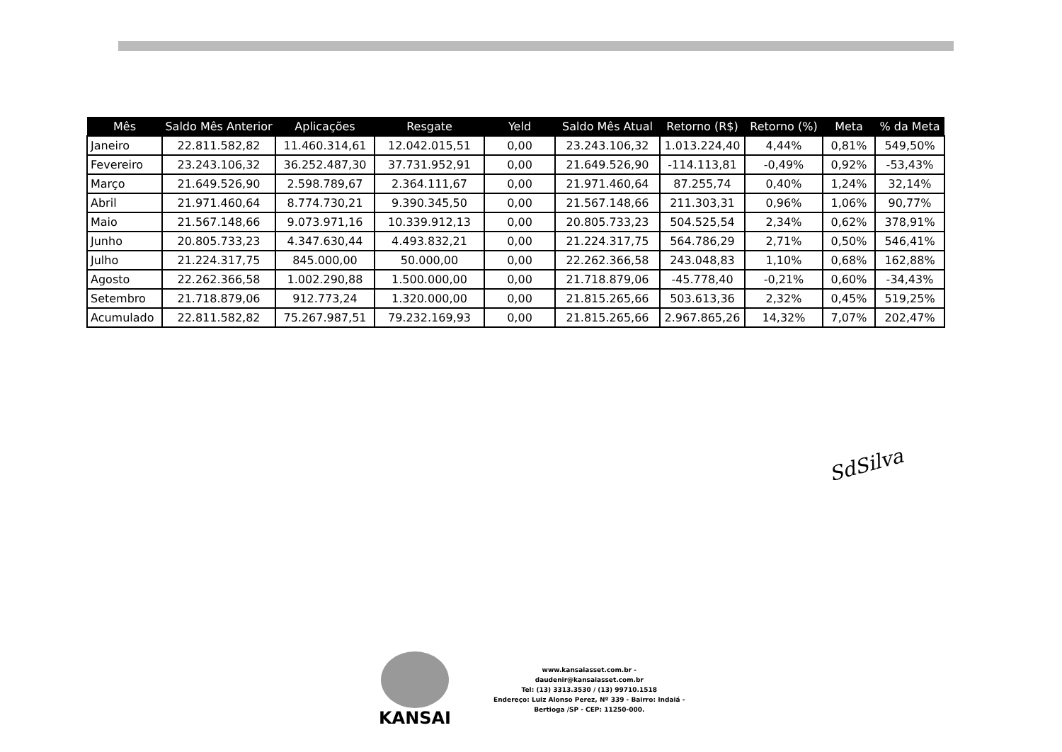| Mês | Saldo Mês Anterior | Aplicações | Resgate | Yeld | Saldo Mês Atual | Retorno (R$) | Retorno (%) | Meta | % da Meta |
| --- | --- | --- | --- | --- | --- | --- | --- | --- | --- |
| Janeiro | 22.811.582,82 | 11.460.314,61 | 12.042.015,51 | 0,00 | 23.243.106,32 | 1.013.224,40 | 4,44% | 0,81% | 549,50% |
| Fevereiro | 23.243.106,32 | 36.252.487,30 | 37.731.952,91 | 0,00 | 21.649.526,90 | -114.113,81 | -0,49% | 0,92% | -53,43% |
| Março | 21.649.526,90 | 2.598.789,67 | 2.364.111,67 | 0,00 | 21.971.460,64 | 87.255,74 | 0,40% | 1,24% | 32,14% |
| Abril | 21.971.460,64 | 8.774.730,21 | 9.390.345,50 | 0,00 | 21.567.148,66 | 211.303,31 | 0,96% | 1,06% | 90,77% |
| Maio | 21.567.148,66 | 9.073.971,16 | 10.339.912,13 | 0,00 | 20.805.733,23 | 504.525,54 | 2,34% | 0,62% | 378,91% |
| Junho | 20.805.733,23 | 4.347.630,44 | 4.493.832,21 | 0,00 | 21.224.317,75 | 564.786,29 | 2,71% | 0,50% | 546,41% |
| Julho | 21.224.317,75 | 845.000,00 | 50.000,00 | 0,00 | 22.262.366,58 | 243.048,83 | 1,10% | 0,68% | 162,88% |
| Agosto | 22.262.366,58 | 1.002.290,88 | 1.500.000,00 | 0,00 | 21.718.879,06 | -45.778,40 | -0,21% | 0,60% | -34,43% |
| Setembro | 21.718.879,06 | 912.773,24 | 1.320.000,00 | 0,00 | 21.815.265,66 | 503.613,36 | 2,32% | 0,45% | 519,25% |
| Acumulado | 22.811.582,82 | 75.267.987,51 | 79.232.169,93 | 0,00 | 21.815.265,66 | 2.967.865,26 | 14,32% | 7,07% | 202,47% |
SdSilva
KANSAI
www.kansaiasset.com.br -
daudenir@kansaiasset.com.br
Tel: (13) 3313.3530 / (13) 99710.1518
Endereço: Luiz Alonso Perez, Nº 339 - Bairro: Indaiá -
Bertioga /SP - CEP: 11250-000.